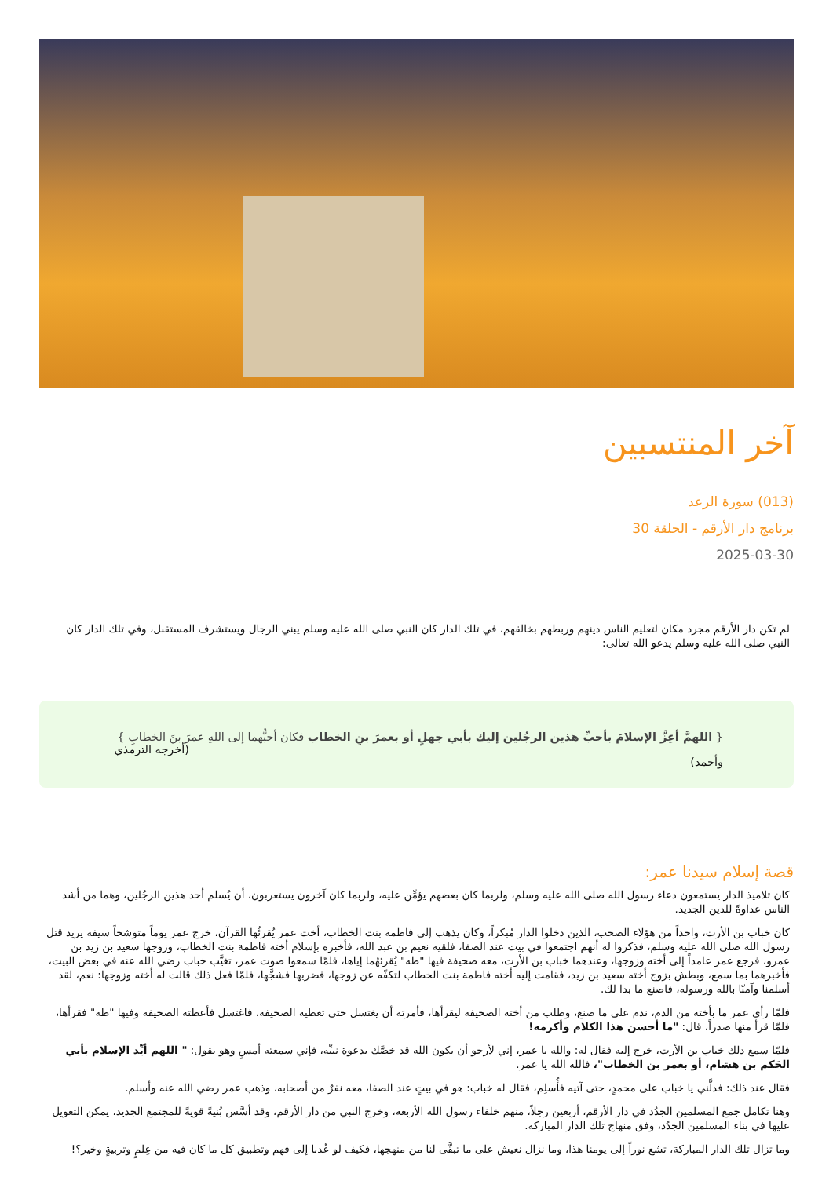آخر المنتسبين
(013) سورة الرعد
برنامج دار الأرقم - الحلقة 30
2025-03-30
لم تكن دار الأرقم مجرد مكان لتعليم الناس دينهم وربطهم بخالقهم، في تلك الدار كان النبي صلى الله عليه وسلم يبني الرجال ويستشرف المستقبل، وفي تلك الدار كان النبي صلى الله عليه وسلم يدعو الله تعالى:
{ اللهمَّ أعِزَّ الإسلامَ بأحبِّ هذين الرجُلين إليك بأبي جهلٍ أو بعمرَ بنِ الخطاب فكان أحبُّهما إلى اللهِ عمرَ بنَ الخطابِ }
(أخرجه الترمذي وأحمد)
قصة إسلام سيدنا عمر:
كان تلاميذ الدار يستمعون دعاء رسول الله صلى الله عليه وسلم، ولربما كان بعضهم يؤمِّن عليه، ولربما كان آخرون يستغربون، أن يُسلم أحد هذين الرجُلين، وهما من أشد الناس عداوةً للدين الجديد.
كان خباب بن الأرت، واحداً من هؤلاء الصحب، الذين دخلوا الدار مُبكراً، وكان يذهب إلى فاطمة بنت الخطاب، أخت عمر يُقرئُها القرآن، خرج عمر يوماً متوشحاً سيفه يريد قتل رسول الله صلى الله عليه وسلم، فذكروا له أنهم اجتمعوا في بيت عند الصفا، فلقيه نعيم بن عبد الله، فأخبره بإسلام أخته فاطمة بنت الخطاب، وزوجها سعيد بن زيد بن عمرو، فرجع عمر عامداً إلى أخته وزوجها، وعندهما خباب بن الأرت، معه صحيفة فيها "طه" يُقرئهُما إياها، فلمّا سمعوا صوت عمر، تغيَّب خباب رضي الله عنه في بعض البيت، فأخبرهما بما سمع، وبطش بزوج أخته سعيد بن زيد، فقامت إليه أخته فاطمة بنت الخطاب لتكفّه عن زوجها، فضربها فشجَّها، فلمّا فعل ذلك قالت له أخته وزوجها: نعم، لقد أسلمنا وآمنّا بالله ورسوله، فاصنع ما بدا لك.
فلمّا رأى عمر ما بأخته من الدم، ندم على ما صنع، وطلب من أخته الصحيفة ليقرأها، فأمرته أن يغتسل حتى تعطيه الصحيفة، فاغتسل فأعطته الصحيفة وفيها "طه" فقرأها، فلمّا قرأ منها صدراً، قال: "ما أحسن هذا الكلام وأكرمه!
فلمّا سمع ذلك خباب بن الأرت، خرج إليه فقال له: والله يا عمر، إني لأرجو أن يكون الله قد خصَّك بدعوة نبيِّه، فإني سمعته أمسِ وهو يقول: " اللهم أيِّد الإسلام بأبي الحَكم بن هشام، أو بعمر بن الخطاب"، فالله الله يا عمر.
فقال عند ذلك: فدلَّني يا خباب على محمدٍ، حتى آتيه فأُسلِم، فقال له خباب: هو في بيتٍ عند الصفا، معه نفرٌ من أصحابه، وذهب عمر رضي الله عنه وأسلم.
وهنا تكامل جمع المسلمين الجدُد في دار الأرقم، أربعين رجلاً، منهم خلفاء رسول الله الأربعة، وخرج النبي من دار الأرقم، وقد أسَّس بُنيةً قويةً للمجتمع الجديد، يمكن التعويل عليها في بناء المسلمين الجدُد، وفق منهاج تلك الدار المباركة.
وما تزال تلك الدار المباركة، تشع نوراً إلى يومنا هذا، وما نزال نعيش على ما تبقَّى لنا من منهجها، فكيف لو عُدنا إلى فهم وتطبيق كل ما كان فيه من عِلمٍ وتربيةٍ وخير؟!